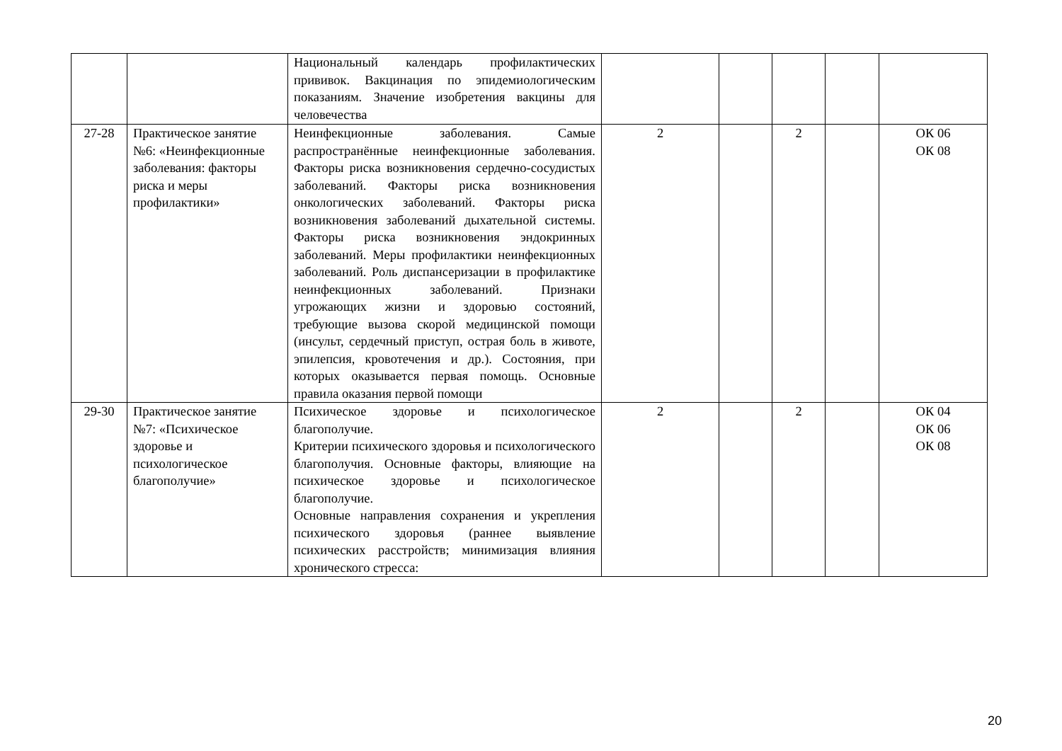| | | Национальный календарь профилактических прививок. Вакцинация по эпидемиологическим показаниям. Значение изобретения вакцины для человечества | | | | | |
| 27-28 | Практическое занятие №6: «Неинфекционные заболевания: факторы риска и меры профилактики» | Неинфекционные заболевания. Самые распространённые неинфекционные заболевания. Факторы риска возникновения сердечно-сосудистых заболеваний. Факторы риска возникновения онкологических заболеваний. Факторы риска возникновения заболеваний дыхательной системы. Факторы риска возникновения эндокринных заболеваний. Меры профилактики неинфекционных заболеваний. Роль диспансеризации в профилактике неинфекционных заболеваний. Признаки угрожающих жизни и здоровью состояний, требующие вызова скорой медицинской помощи (инсульт, сердечный приступ, острая боль в животе, эпилепсия, кровотечения и др.). Состояния, при которых оказывается первая помощь. Основные правила оказания первой помощи | 2 | | 2 | | ОК 06 ОК 08 |
| 29-30 | Практическое занятие №7: «Психическое здоровье и психологическое благополучие» | Психическое здоровье и психологическое благополучие. Критерии психического здоровья и психологического благополучия. Основные факторы, влияющие на психическое здоровье и психологическое благополучие. Основные направления сохранения и укрепления психического здоровья (раннее выявление психических расстройств; минимизация влияния хронического стресса: | 2 | | 2 | | ОК 04 ОК 06 ОК 08 |
20